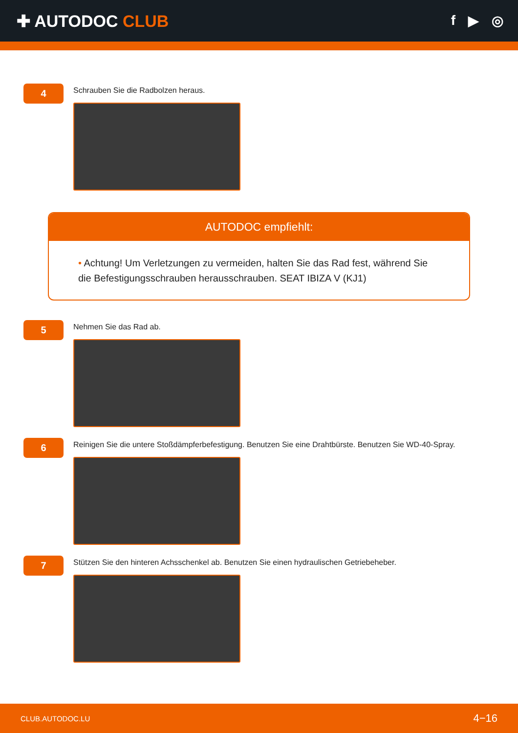✚ AUTODOC CLUB
f ▶ ◎
4
Schrauben Sie die Radbolzen heraus.
AUTODOC empfiehlt:
• Achtung! Um Verletzungen zu vermeiden, halten Sie das Rad fest, während Sie die Befestigungsschrauben herausschrauben. SEAT IBIZA V (KJ1)
5
Nehmen Sie das Rad ab.
6
Reinigen Sie die untere Stoßdämpferbefestigung. Benutzen Sie eine Drahtbürste. Benutzen Sie WD-40-Spray.
7
Stützen Sie den hinteren Achsschenkel ab. Benutzen Sie einen hydraulischen Getriebeheber.
CLUB.AUTODOC.LU 4−16